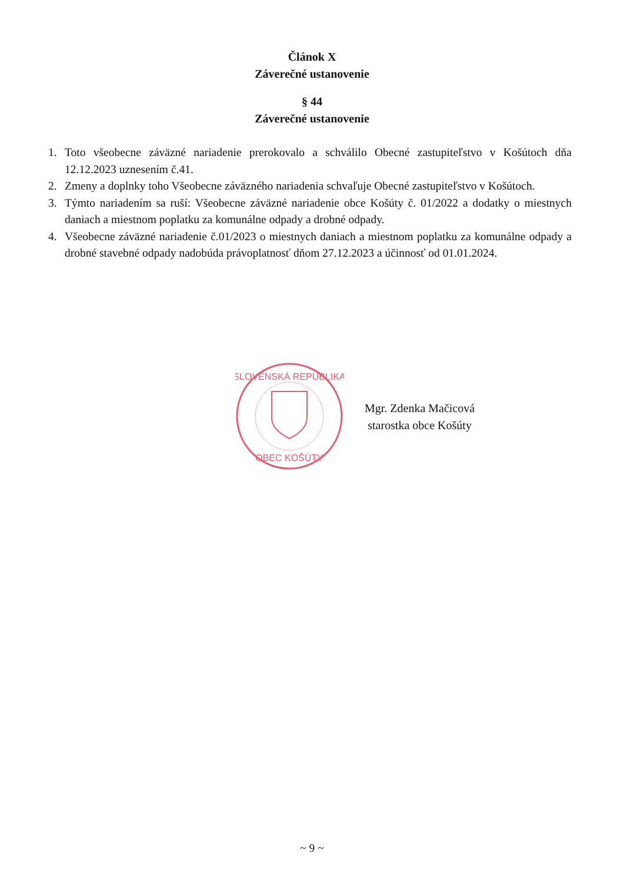Článok X
Záverečné ustanovenie
§ 44
Záverečné ustanovenie
1. Toto všeobecne záväzné nariadenie prerokovalo a schválilo Obecné zastupiteľstvo v Košútoch dňa 12.12.2023 uznesením č.41.
2. Zmeny a doplnky toho Všeobecne záväzného nariadenia schvaľuje Obecné zastupiteľstvo v Košútoch.
3. Týmto nariadením sa ruší: Všeobecne záväzné nariadenie obce Košúty č. 01/2022 a dodatky o miestnych daniach a miestnom poplatku za komunálne odpady a drobné odpady.
4. Všeobecne záväzné nariadenie č.01/2023 o miestnych daniach a miestnom poplatku za komunálne odpady a drobné stavebné odpady nadobúda právoplatnosť dňom 27.12.2023 a účinnosť od 01.01.2024.
SLOVENSKÁ REPUBLIKA
OBEC KOŠÚTY
Mgr. Zdenka Mačicová
starostka obce Košúty
~ 9 ~